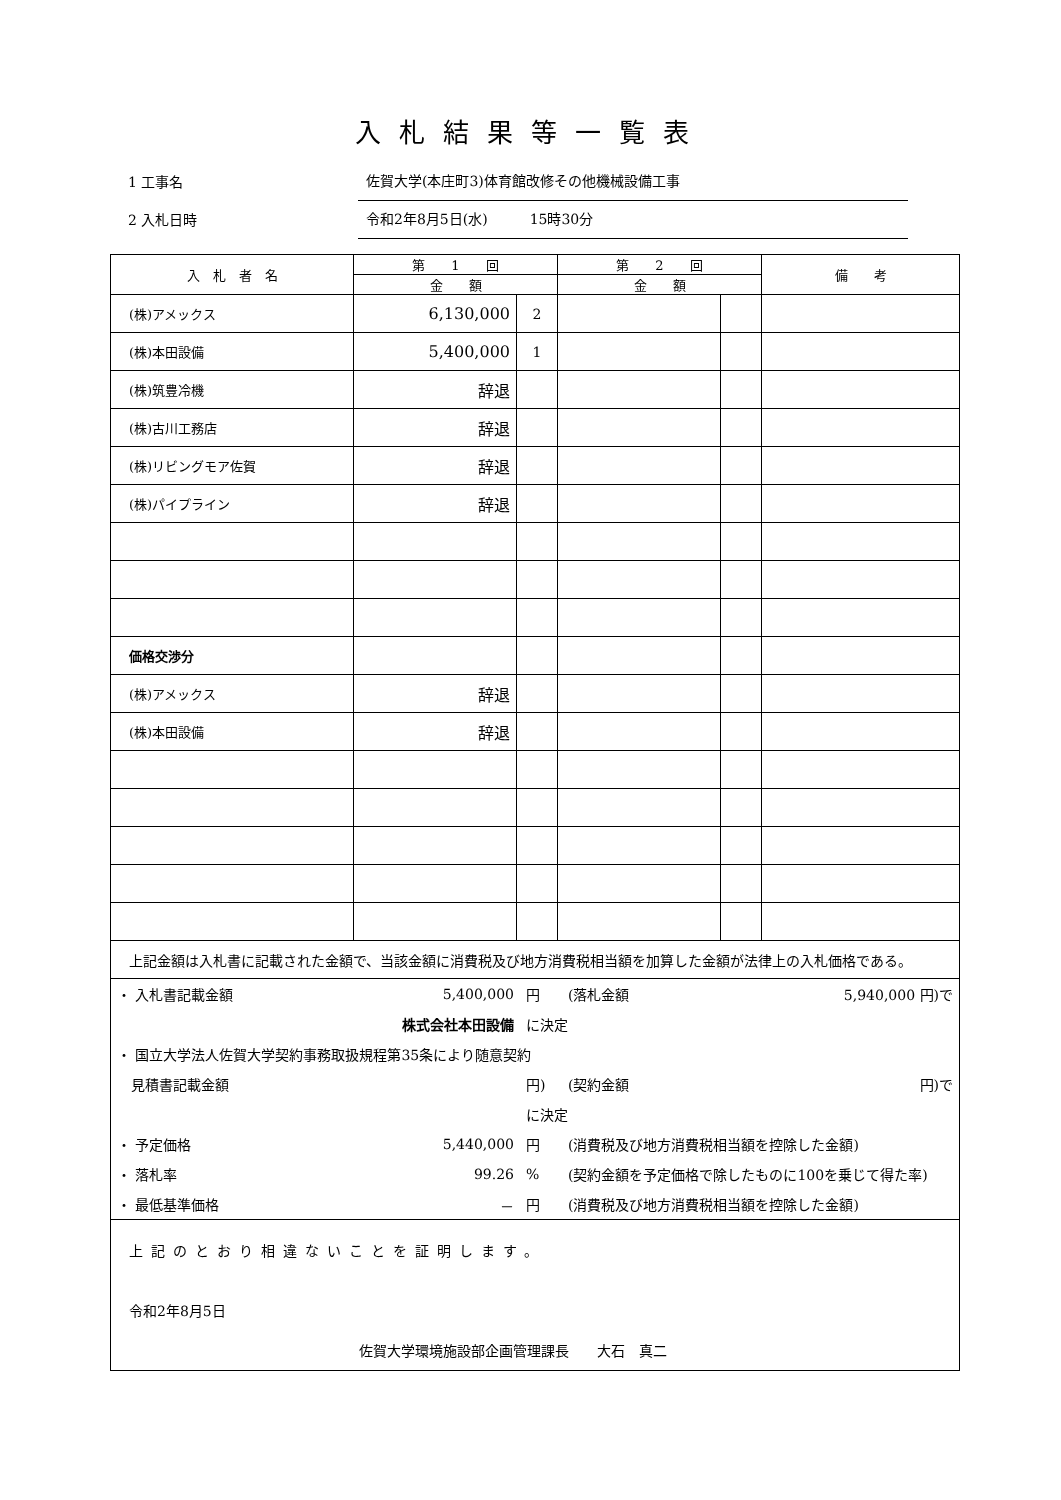入札結果等一覧表
1 工事名 佐賀大学(本庄町3)体育館改修その他機械設備工事
2 入札日時 令和2年8月5日(水)　　　15時30分
| 入 札 者 名 | 第 1 回 | | 第 2 回 | | 備 考 |
| --- | --- | --- | --- | --- | --- |
| | 金 額 | | 金 額 | | |
| (株)アメックス | 6,130,000 | 2 | | | |
| (株)本田設備 | 5,400,000 | 1 | | | |
| (株)筑豊冷機 | 辞退 | | | | |
| (株)古川工務店 | 辞退 | | | | |
| (株)リビングモア佐賀 | 辞退 | | | | |
| (株)パイプライン | 辞退 | | | | |
| 価格交渉分 | | | | | |
| (株)アメックス | 辞退 | | | | |
| (株)本田設備 | 辞退 | | | | |
| 上記金額は入札書に記載された金額で、当該金額に消費税及び地方消費税相当額を加算した金額が法律上の入札価格である。 | | | | | |
| ・ 入札書記載金額 | 5,400,000 | 円 | (落札金額 | 5,940,000 円)で |
| | 株式会社本田設備 | に決定 | | |
| ・ 国立大学法人佐賀大学契約事務取扱規程第35条により随意契約 | | | | |
| 見積書記載金額 | | 円) | (契約金額 | 円)で |
| | | に決定 | | |
| ・ 予定価格 | 5,440,000 | 円 | (消費税及び地方消費税相当額を控除した金額) | |
| ・ 落札率 | 99.26 | % | (契約金額を予定価格で除したものに100を乗じて得た率) | |
| ・ 最低基準価格 | － | 円 | (消費税及び地方消費税相当額を控除した金額) | |
| 上記のとおり相違ないことを証明します。 令和2年8月5日 佐賀大学環境施設部企画管理課長 大石 真二 | | | | |